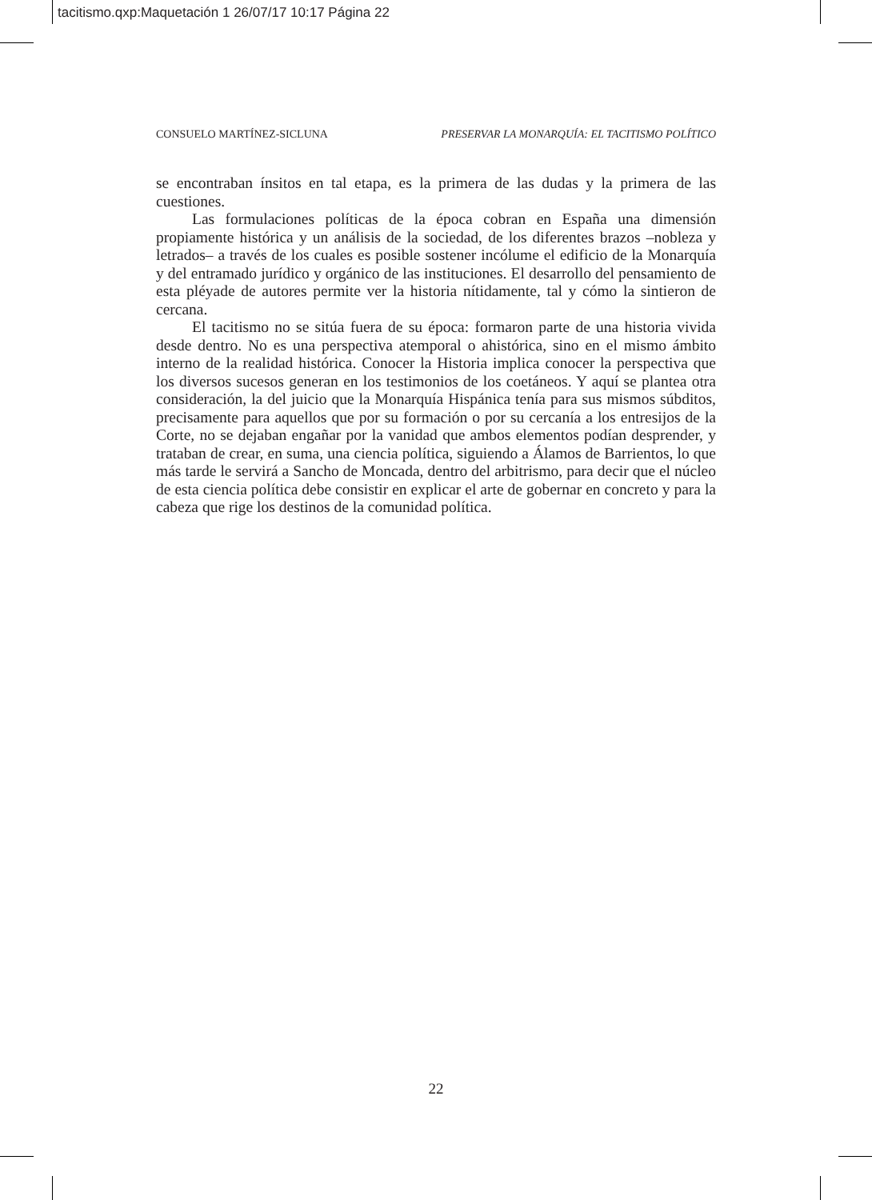tacitismo.qxp:Maquetación 1 26/07/17 10:17 Página 22
CONSUELO MARTÍNEZ-SICLUNA PRESERVAR LA MONARQUÍA: EL TACITISMO POLÍTICO
se encontraban ínsitos en tal etapa, es la primera de las dudas y la primera de las cuestiones.
Las formulaciones políticas de la época cobran en España una dimensión propiamente histórica y un análisis de la sociedad, de los diferentes brazos –nobleza y letrados– a través de los cuales es posible sostener incólume el edificio de la Monarquía y del entramado jurídico y orgánico de las instituciones. El desarrollo del pensamiento de esta pléyade de autores permite ver la historia nítidamente, tal y cómo la sintieron de cercana.
El tacitismo no se sitúa fuera de su época: formaron parte de una historia vivida desde dentro. No es una perspectiva atemporal o ahistórica, sino en el mismo ámbito interno de la realidad histórica. Conocer la Historia implica conocer la perspectiva que los diversos sucesos generan en los testimonios de los coetáneos. Y aquí se plantea otra consideración, la del juicio que la Monarquía Hispánica tenía para sus mismos súbditos, precisamente para aquellos que por su formación o por su cercanía a los entresijos de la Corte, no se dejaban engañar por la vanidad que ambos elementos podían desprender, y trataban de crear, en suma, una ciencia política, siguiendo a Álamos de Barrientos, lo que más tarde le servirá a Sancho de Moncada, dentro del arbitrismo, para decir que el núcleo de esta ciencia política debe consistir en explicar el arte de gobernar en concreto y para la cabeza que rige los destinos de la comunidad política.
22